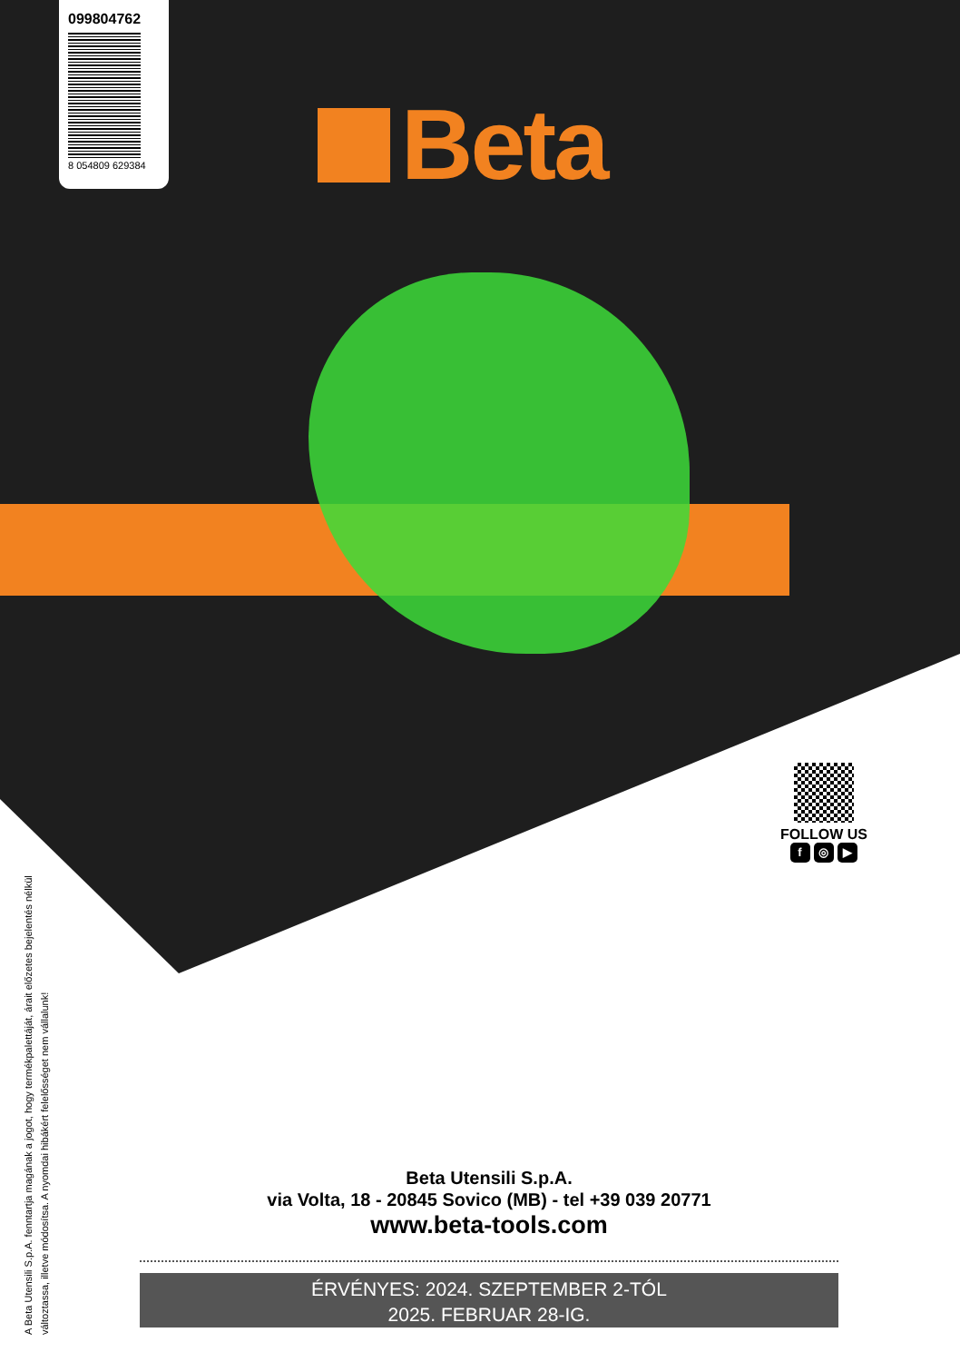099804762
8 054809 629384
Beta
FOLLOW US
f ◎ ▶
A Beta Utensili S.p.A. fenntartja magának a jogot, hogy termékpalettáját, árait előzetes bejelentés nélkül változtassa, illetve módosítsa. A nyomdai hibákért felelősséget nem vállalunk!
Beta Utensili S.p.A.
via Volta, 18 - 20845 Sovico (MB) - tel +39 039 20771
www.beta-tools.com
ÉRVÉNYES: 2024. SZEPTEMBER 2-TÓL
2025. FEBRUAR 28-IG.